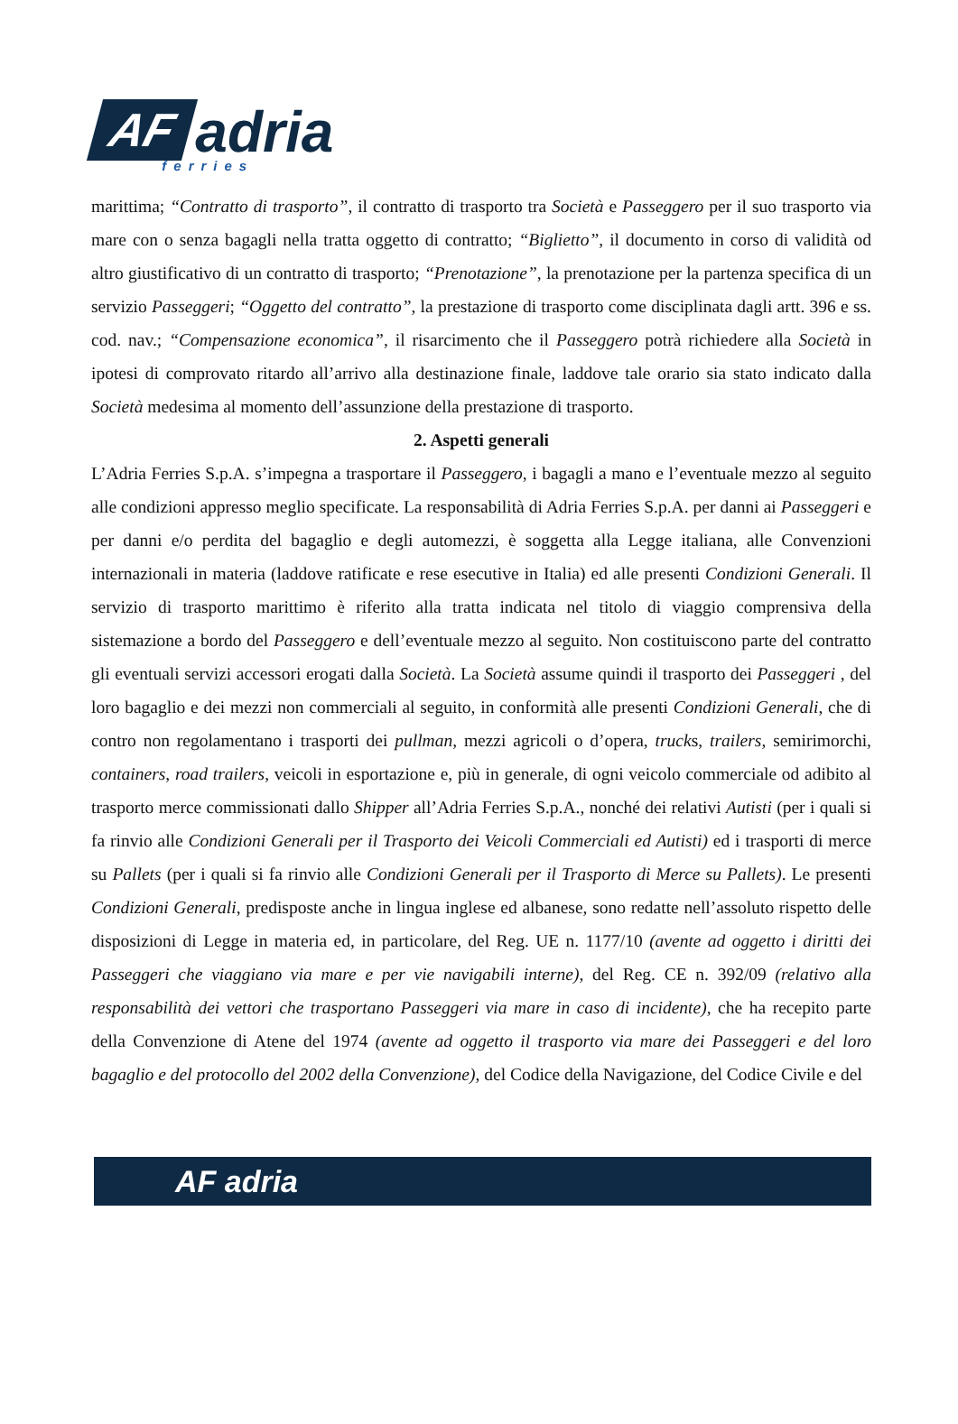AF adria ferries
marittima; “Contratto di trasporto”, il contratto di trasporto tra Società e Passeggero per il suo trasporto via mare con o senza bagagli nella tratta oggetto di contratto; “Biglietto”, il documento in corso di validità od altro giustificativo di un contratto di trasporto; “Prenotazione”, la prenotazione per la partenza specifica di un servizio Passeggeri; “Oggetto del contratto”, la prestazione di trasporto come disciplinata dagli artt. 396 e ss. cod. nav.; “Compensazione economica”, il risarcimento che il Passeggero potrà richiedere alla Società in ipotesi di comprovato ritardo all’arrivo alla destinazione finale, laddove tale orario sia stato indicato dalla Società medesima al momento dell’assunzione della prestazione di trasporto.
2. Aspetti generali
L’Adria Ferries S.p.A. s’impegna a trasportare il Passeggero, i bagagli a mano e l’eventuale mezzo al seguito alle condizioni appresso meglio specificate. La responsabilità di Adria Ferries S.p.A. per danni ai Passeggeri e per danni e/o perdita del bagaglio e degli automezzi, è soggetta alla Legge italiana, alle Convenzioni internazionali in materia (laddove ratificate e rese esecutive in Italia) ed alle presenti Condizioni Generali. Il servizio di trasporto marittimo è riferito alla tratta indicata nel titolo di viaggio comprensiva della sistemazione a bordo del Passeggero e dell’eventuale mezzo al seguito. Non costituiscono parte del contratto gli eventuali servizi accessori erogati dalla Società. La Società assume quindi il trasporto dei Passeggeri , del loro bagaglio e dei mezzi non commerciali al seguito, in conformità alle presenti Condizioni Generali, che di contro non regolamentano i trasporti dei pullman, mezzi agricoli o d’opera, trucks, trailers, semirimorchi, containers, road trailers, veicoli in esportazione e, più in generale, di ogni veicolo commerciale od adibito al trasporto merce commissionati dallo Shipper all’Adria Ferries S.p.A., nonché dei relativi Autisti (per i quali si fa rinvio alle Condizioni Generali per il Trasporto dei Veicoli Commerciali ed Autisti) ed i trasporti di merce su Pallets (per i quali si fa rinvio alle Condizioni Generali per il Trasporto di Merce su Pallets). Le presenti Condizioni Generali, predisposte anche in lingua inglese ed albanese, sono redatte nell’assoluto rispetto delle disposizioni di Legge in materia ed, in particolare, del Reg. UE n. 1177/10 (avente ad oggetto i diritti dei Passeggeri che viaggiano via mare e per vie navigabili interne), del Reg. CE n. 392/09 (relativo alla responsabilità dei vettori che trasportano Passeggeri via mare in caso di incidente), che ha recepito parte della Convenzione di Atene del 1974 (avente ad oggetto il trasporto via mare dei Passeggeri e del loro bagaglio e del protocollo del 2002 della Convenzione), del Codice della Navigazione, del Codice Civile e del
AF adria